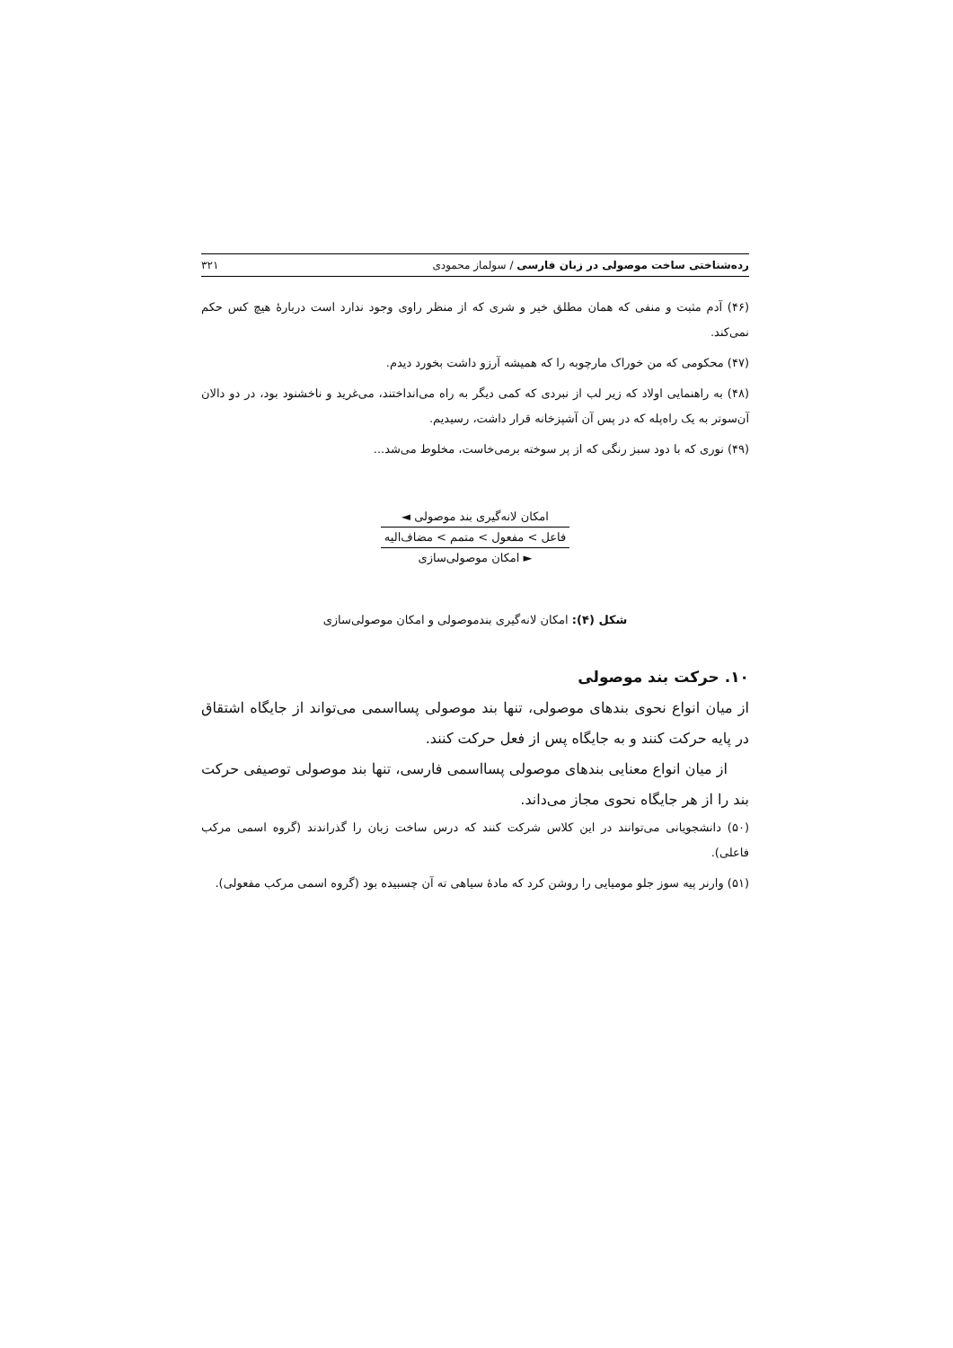رده‌شناختی ساخت موصولی در زبان فارسی / سولماز محمودی ۳۲۱
(۴۶) آدم مثبت و منفی که همان مطلق خیر و شری که از منظر راوی وجود ندارد است دربارهٔ هیچ کس حکم نمی‌کند.
(۴۷) محکومی که من خوراک مارچوبه را که همیشه آرزو داشت بخورد دیدم.
(۴۸) به راهنمایی اولاد که زیر لب از نبردی که کمی دیگر به راه می‌انداختند، می‌غرید و ناخشنود بود، در دو دالان آن‌سوتر به یک راه‌پله که در پس آن آشپزخانه قرار داشت، رسیدیم.
(۴۹) نوری که با دود سبز رنگی که از پر سوخته برمی‌خاست، مخلوط می‌شد...
امکان لانه‌گیری بند موصولی ◄
فاعل > مفعول > متمم > مضاف‌الیه
► امکان موصولی‌سازی
شکل (۴): امکان لانه‌گیری بندموصولی و امکان موصولی‌سازی
۱۰. حرکت بند موصولی
از میان انواع نحوی بندهای موصولی، تنها بند موصولی پسااسمی می‌تواند از جایگاه اشتقاق در پایه حرکت کنند و به جایگاه پس از فعل حرکت کنند.
از میان انواع معنایی بندهای موصولی پسااسمی فارسی، تنها بند موصولی توصیفی حرکت بند را از هر جایگاه نحوی مجاز می‌داند.
(۵۰) دانشجویانی می‌توانند در این کلاس شرکت کنند که درس ساخت زبان را گذراندند (گروه اسمی مرکب فاعلی).
(۵۱) وارنر پیه سوز جلو مومیایی را روشن کرد که مادهٔ سیاهی ته آن چسبیده بود (گروه اسمی مرکب مفعولی).